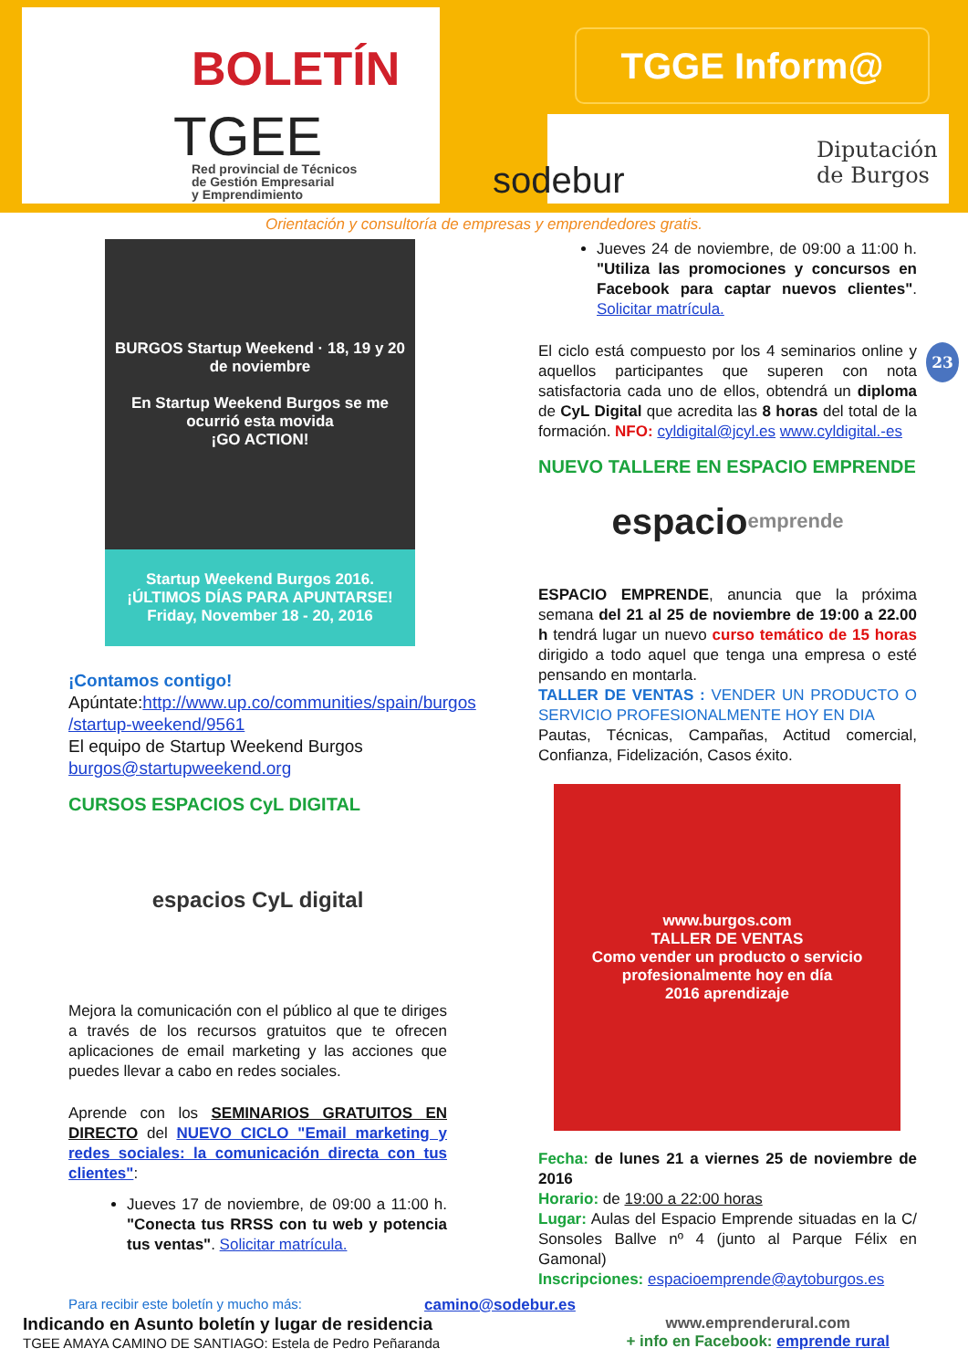BOLETÍN
TGEE
Red provincial de Técnicos
de Gestión Empresarial
y Emprendimiento
TGGE Inform@
sodebur
Diputación
de Burgos
Orientación y consultoría de empresas y emprendedores gratis.
23
BURGOS Startup Weekend · 18, 19 y 20 de noviembre
En Startup Weekend Burgos se me ocurrió esta movida
¡GO ACTION!
Startup Weekend Burgos 2016.
¡ÚLTIMOS DÍAS PARA APUNTARSE!
Friday, November 18 - 20, 2016
¡Contamos contigo!
Apúntate:http://www.up.co/communities/spain/burgos /startup-weekend/9561
El equipo de Startup Weekend Burgos
burgos@startupweekend.org
CURSOS ESPACIOS CyL DIGITAL
espacios CyL digital
Mejora la comunicación con el público al que te diriges a través de los recursos gratuitos que te ofrecen aplicaciones de email marketing y las acciones que puedes llevar a cabo en redes sociales.
Aprende con los SEMINARIOS GRATUITOS EN DIRECTO del NUEVO CICLO "Email marketing y redes sociales: la comunicación directa con tus clientes":
Jueves 17 de noviembre, de 09:00 a 11:00 h. "Conecta tus RRSS con tu web y potencia tus ventas". Solicitar matrícula.
Jueves 24 de noviembre, de 09:00 a 11:00 h. "Utiliza las promociones y concursos en Facebook para captar nuevos clientes". Solicitar matrícula.
El ciclo está compuesto por los 4 seminarios online y aquellos participantes que superen con nota satisfactoria cada uno de ellos, obtendrá un diploma de CyL Digital que acredita las 8 horas del total de la formación. NFO: cyldigital@jcyl.es www.cyldigital.-es
NUEVO TALLERE EN ESPACIO EMPRENDE
espacio emprende
ESPACIO EMPRENDE, anuncia que la próxima semana del 21 al 25 de noviembre de 19:00 a 22.00 h tendrá lugar un nuevo curso temático de 15 horas dirigido a todo aquel que tenga una empresa o esté pensando en montarla.
TALLER DE VENTAS : VENDER UN PRODUCTO O SERVICIO PROFESIONALMENTE HOY EN DIA
Pautas, Técnicas, Campañas, Actitud comercial, Confianza, Fidelización, Casos éxito.
www.burgos.com
TALLER DE VENTAS
Como vender un producto o servicio profesionalmente hoy en día
2016 aprendizaje
Fecha: de lunes 21 a viernes 25 de noviembre de 2016
Horario: de 19:00 a 22:00 horas
Lugar: Aulas del Espacio Emprende situadas en la C/ Sonsoles Ballve nº 4 (junto al Parque Félix en Gamonal)
Inscripciones: espacioemprende@aytoburgos.es
Para recibir este boletín y mucho más: camino@sodebur.es
Indicando en Asunto boletín y lugar de residencia
TGEE AMAYA CAMINO DE SANTIAGO: Estela de Pedro Peñaranda
www.emprenderural.com
+ info en Facebook: emprende rural